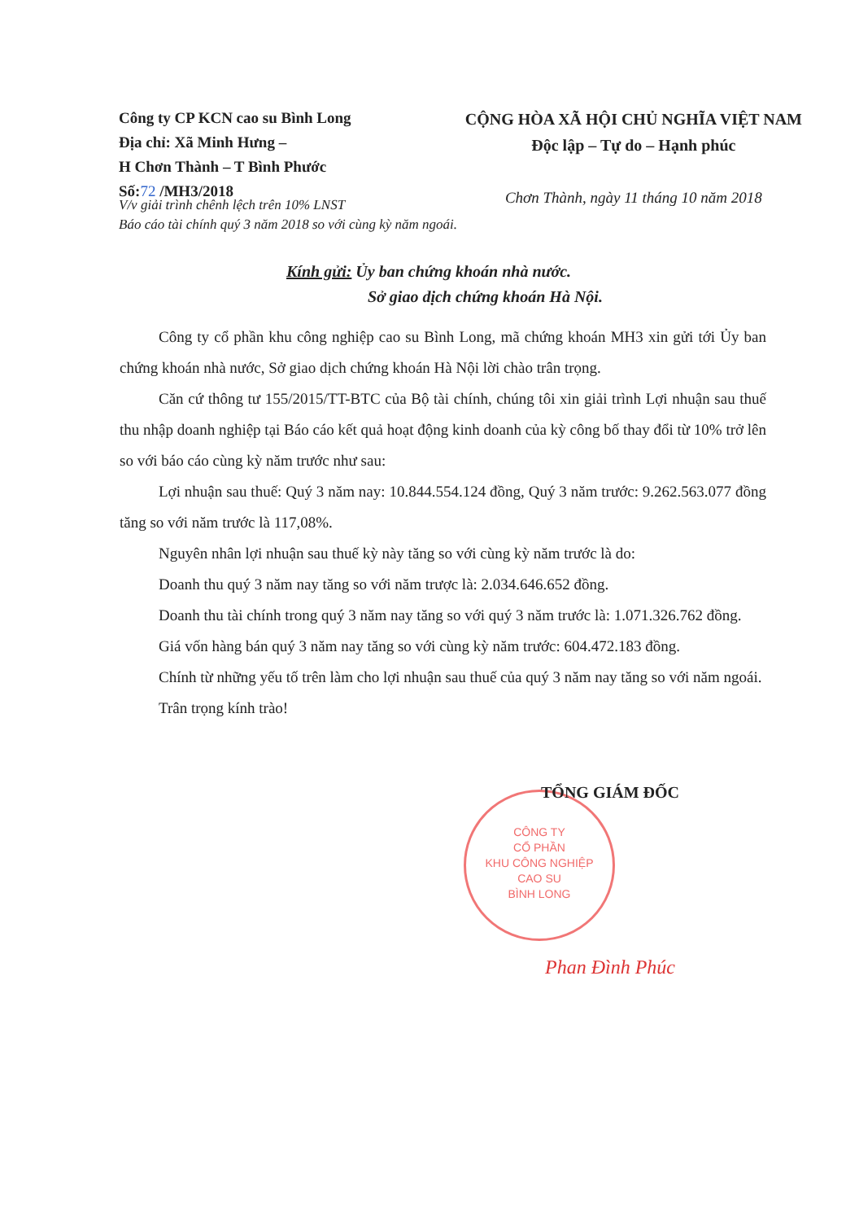Công ty CP KCN cao su Bình Long
Địa chỉ: Xã Minh Hưng –
H Chơn Thành – T Bình Phước
Số:72 /MH3/2018
CỘNG HÒA XÃ HỘI CHỦ NGHĨA VIỆT NAM
Độc lập – Tự do – Hạnh phúc
Chơn Thành, ngày 11 tháng 10 năm 2018
V/v giải trình chênh lệch trên 10% LNST
Báo cáo tài chính quý 3 năm 2018 so với cùng kỳ năm ngoái.
Kính gửi: Ủy ban chứng khoán nhà nước.
Sở giao dịch chứng khoán Hà Nội.
Công ty cổ phần khu công nghiệp cao su Bình Long, mã chứng khoán MH3 xin gửi tới Ủy ban chứng khoán nhà nước, Sở giao dịch chứng khoán Hà Nội lời chào trân trọng.
Căn cứ thông tư 155/2015/TT-BTC của Bộ tài chính, chúng tôi xin giải trình Lợi nhuận sau thuế thu nhập doanh nghiệp tại Báo cáo kết quả hoạt động kinh doanh của kỳ công bố thay đổi từ 10% trở lên so với báo cáo cùng kỳ năm trước như sau:
Lợi nhuận sau thuế: Quý 3 năm nay: 10.844.554.124 đồng, Quý 3 năm trước: 9.262.563.077 đồng tăng so với năm trước là 117,08%.
Nguyên nhân lợi nhuận sau thuế kỳ này tăng so với cùng kỳ năm trước là do:
Doanh thu quý 3 năm nay tăng so với năm trược là: 2.034.646.652 đồng.
Doanh thu tài chính trong quý 3 năm nay tăng so với quý 3 năm trước là: 1.071.326.762 đồng.
Giá vốn hàng bán quý 3 năm nay tăng so với cùng kỳ năm trước: 604.472.183 đồng.
Chính từ những yếu tố trên làm cho lợi nhuận sau thuế của quý 3 năm nay tăng so với năm ngoái.
Trân trọng kính trào!
CÔNG TY
CỔ PHẦN
KHU CÔNG NGHIỆP
CAO SU
BÌNH LONG
TỔNG GIÁM ĐỐC
Phan Đình Phúc